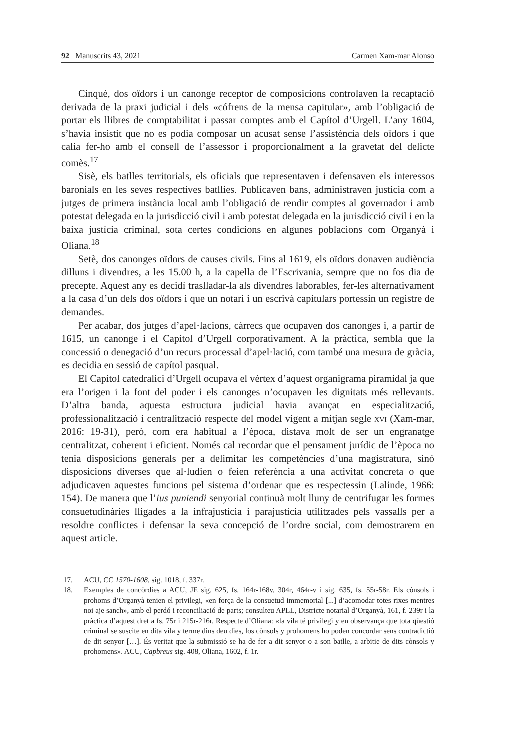92 Manuscrits 43, 2021 Carmen Xam-mar Alonso
Cinquè, dos oïdors i un canonge receptor de composicions controlaven la recaptació derivada de la praxi judicial i dels «cófrens de la mensa capitular», amb l’obligació de portar els llibres de comptabilitat i passar comptes amb el Capítol d’Urgell. L’any 1604, s’havia insistit que no es podia composar un acusat sense l’assistència dels oïdors i que calia fer-ho amb el consell de l’assessor i proporcionalment a la gravetat del delicte comès.<sup>17</sup>
Sisè, els batlles territorials, els oficials que representaven i defensaven els interessos baronials en les seves respectives batllies. Publicaven bans, administraven justícia com a jutges de primera instància local amb l’obligació de rendir comptes al governador i amb potestat delegada en la jurisdicció civil i amb potestat delegada en la jurisdicció civil i en la baixa justícia criminal, sota certes condicions en algunes poblacions com Organyà i Oliana.<sup>18</sup>
Setè, dos canonges oïdors de causes civils. Fins al 1619, els oïdors donaven audiència dilluns i divendres, a les 15.00 h, a la capella de l’Escrivania, sempre que no fos dia de precepte. Aquest any es decidí traslladar-la als divendres laborables, fer-les alternativament a la casa d’un dels dos oïdors i que un notari i un escrivà capitulars portessin un registre de demandes.
Per acabar, dos jutges d’apel·lacions, càrrecs que ocupaven dos canonges i, a partir de 1615, un canonge i el Capítol d’Urgell corporativament. A la pràctica, sembla que la concessió o denegació d’un recurs processal d’apel·lació, com també una mesura de gràcia, es decidia en sessió de capítol pasqual.
El Capítol catedralici d’Urgell ocupava el vèrtex d’aquest organigrama piramidal ja que era l’origen i la font del poder i els canonges n’ocupaven les dignitats més rellevants. D’altra banda, aquesta estructura judicial havia avançat en especialització, professionalització i centralització respecte del model vigent a mitjan segle xvi (Xam-mar, 2016: 19-31), però, com era habitual a l’època, distava molt de ser un engranatge centralitzat, coherent i eficient. Només cal recordar que el pensament jurídic de l’època no tenia disposicions generals per a delimitar les competències d’una magistratura, sinó disposicions diverses que al·ludien o feien referència a una activitat concreta o que adjudicaven aquestes funcions pel sistema d’ordenar que es respectessin (Lalinde, 1966: 154). De manera que l’ius puniendi senyorial continuà molt lluny de centrifugar les formes consuetudinàries lligades a la infrajustícia i parajustícia utilitzades pels vassalls per a resoldre conflictes i defensar la seva concepció de l’ordre social, com demostrarem en aquest article.
17. ACU, CC 1570-1608, sig. 1018, f. 337r.
18. Exemples de concòrdies a ACU, JE sig. 625, fs. 164r-168v, 304r, 464r-v i sig. 635, fs. 55r-58r. Els cònsols i prohoms d’Organyà tenien el privilegi, «en força de la consuetud immemorial [...] d’acomodar totes rixes mentres noi aje sanch», amb el perdó i reconciliació de parts; consulteu APLL, Districte notarial d’Organyà, 161, f. 239r i la pràctica d’aquest dret a fs. 75r i 215r-216r. Respecte d’Oliana: «la vila té privilegi y en observança que tota qüestió criminal se suscite en dita vila y terme dins deu dies, los cònsols y prohomens ho poden concordar sens contradictió de dit senyor […]. És veritat que la submissió se ha de fer a dit senyor o a son batlle, a arbitie de dits cònsols y prohomens». ACU, Capbreus sig. 408, Oliana, 1602, f. 1r.